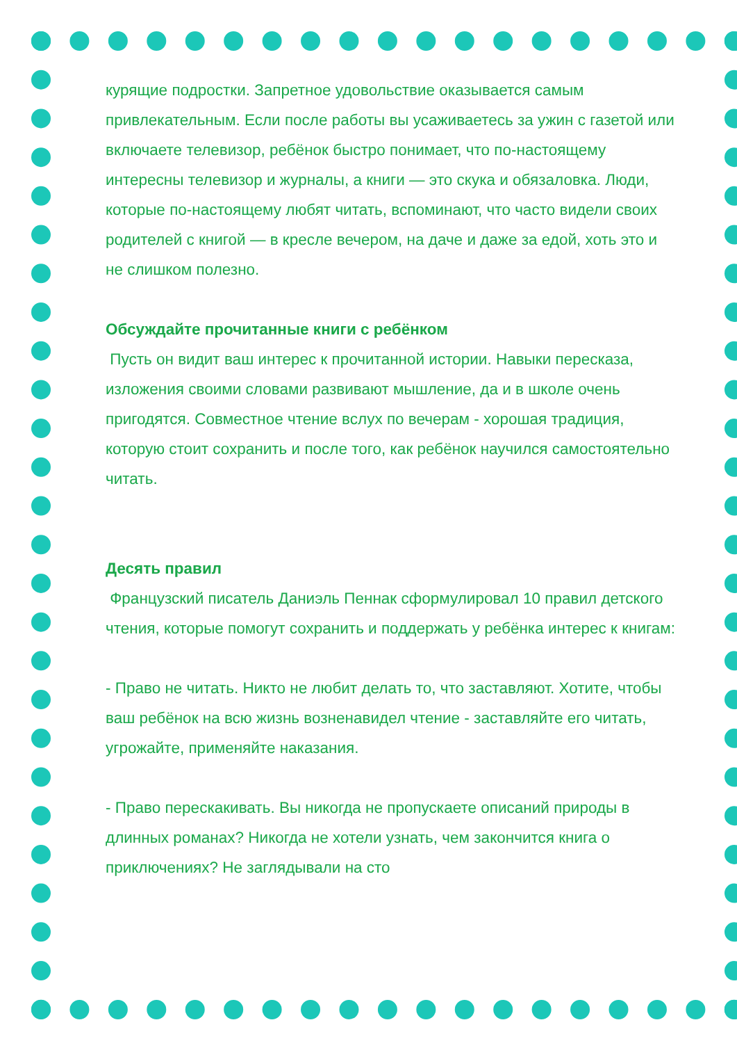курящие подростки. Запретное удовольствие оказывается самым привлекательным. Если после работы вы усаживаетесь за ужин с газетой или включаете телевизор, ребёнок быстро понимает, что по-настоящему интересны телевизор и журналы, а книги — это скука и обязаловка. Люди, которые по-настоящему любят читать, вспоминают, что часто видели своих родителей с книгой — в кресле вечером, на даче и даже за едой, хоть это и не слишком полезно.
Обсуждайте прочитанные книги с ребёнком
Пусть он видит ваш интерес к прочитанной истории. Навыки пересказа, изложения своими словами развивают мышление, да и в школе очень пригодятся. Совместное чтение вслух по вечерам - хорошая традиция, которую стоит сохранить и после того, как ребёнок научился самостоятельно читать.
Десять правил
Французский писатель Даниэль Пеннак сформулировал 10 правил детского чтения, которые помогут сохранить и поддержать у ребёнка интерес к книгам:
- Право не читать. Никто не любит делать то, что заставляют. Хотите, чтобы ваш ребёнок на всю жизнь возненавидел чтение - заставляйте его читать, угрожайте, применяйте наказания.
- Право перескакивать. Вы никогда не пропускаете описаний природы в длинных романах? Никогда не хотели узнать, чем закончится книга о приключениях? Не заглядывали на сто